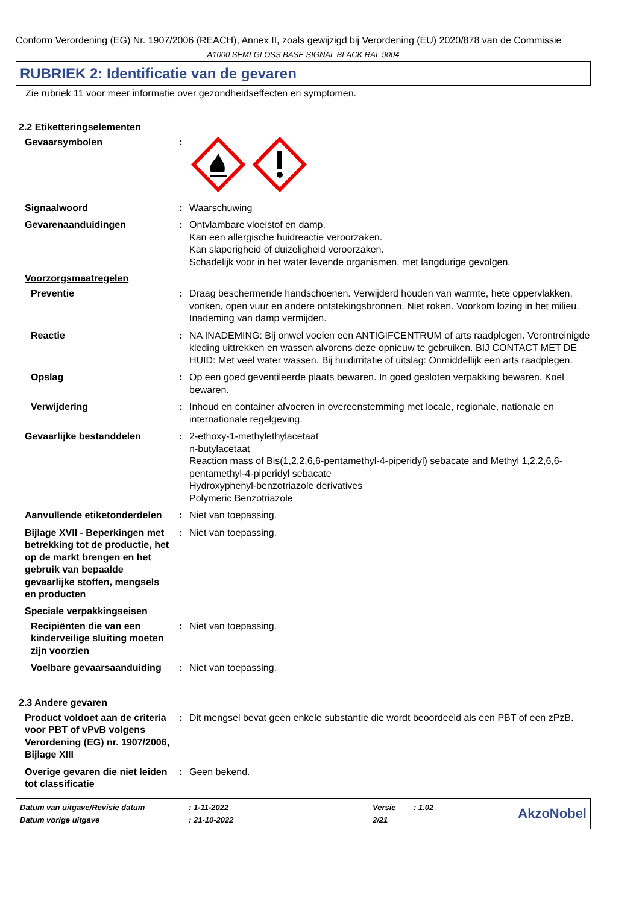Conform Verordening (EG) Nr. 1907/2006 (REACH), Annex II, zoals gewijzigd bij Verordening (EU) 2020/878 van de Commissie
A1000 SEMI-GLOSS BASE SIGNAL BLACK RAL 9004
RUBRIEK 2: Identificatie van de gevaren
Zie rubriek 11 voor meer informatie over gezondheidseffecten en symptomen.
2.2 Etiketteringselementen
Gevaarsymbolen :
Signaalwoord : Waarschuwing
Gevarenaanduidingen : Ontvlambare vloeistof en damp.
Kan een allergische huidreactie veroorzaken.
Kan slaperigheid of duizeligheid veroorzaken.
Schadelijk voor in het water levende organismen, met langdurige gevolgen.
Voorzorgsmaatregelen
Preventie : Draag beschermende handschoenen. Verwijderd houden van warmte, hete oppervlakken, vonken, open vuur en andere ontstekingsbronnen. Niet roken. Voorkom lozing in het milieu. Inademing van damp vermijden.
Reactie : NA INADEMING: Bij onwel voelen een ANTIGIFCENTRUM of arts raadplegen. Verontreinigde kleding uittrekken en wassen alvorens deze opnieuw te gebruiken. BIJ CONTACT MET DE HUID: Met veel water wassen. Bij huidirritatie of uitslag: Onmiddellijk een arts raadplegen.
Opslag : Op een goed geventileerde plaats bewaren. In goed gesloten verpakking bewaren. Koel bewaren.
Verwijdering : Inhoud en container afvoeren in overeenstemming met locale, regionale, nationale en internationale regelgeving.
Gevaarlijke bestanddelen : 2-ethoxy-1-methylethylacetaat
n-butylacetaat
Reaction mass of Bis(1,2,2,6,6-pentamethyl-4-piperidyl) sebacate and Methyl 1,2,2,6,6-pentamethyl-4-piperidyl sebacate
Hydroxyphenyl-benzotriazole derivatives
Polymeric Benzotriazole
Aanvullende etiketonderdelen
: Niet van toepassing.
Bijlage XVII - Beperkingen met betrekking tot de productie, het op de markt brengen en het gebruik van bepaalde gevaarlijke stoffen, mengsels en producten
: Niet van toepassing.
Speciale verpakkingseisen
Recipiënten die van een kinderveilige sluiting moeten zijn voorzien
: Niet van toepassing.
Voelbare gevaarsaanduiding
: Niet van toepassing.
2.3 Andere gevaren
Product voldoet aan de criteria voor PBT of vPvB volgens Verordening (EG) nr. 1907/2006, Bijlage XIII
: Dit mengsel bevat geen enkele substantie die wordt beoordeeld als een PBT of een zPzB.
Overige gevaren die niet leiden tot classificatie
: Geen bekend.
| Datum van uitgave/Revisie datum | : 1-11-2022 | Versie | : 1.02 |
| Datum vorige uitgave | : 21-10-2022 | 2/21 | |
AkzoNobel